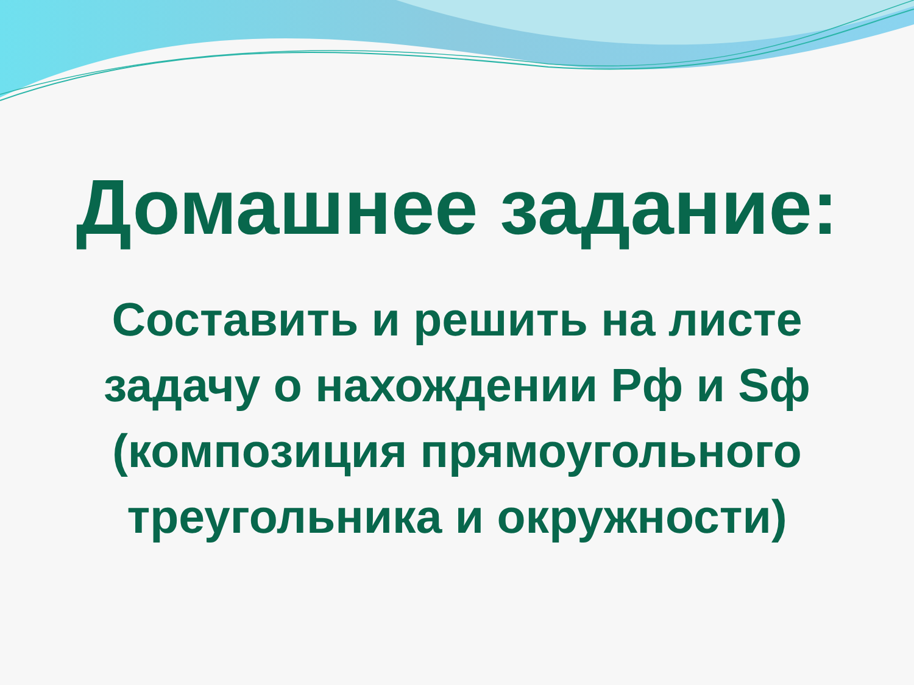Домашнее задание:
Составить и решить на листе
задачу о нахождении Рф и Sф
(композиция прямоугольного
треугольника и окружности)